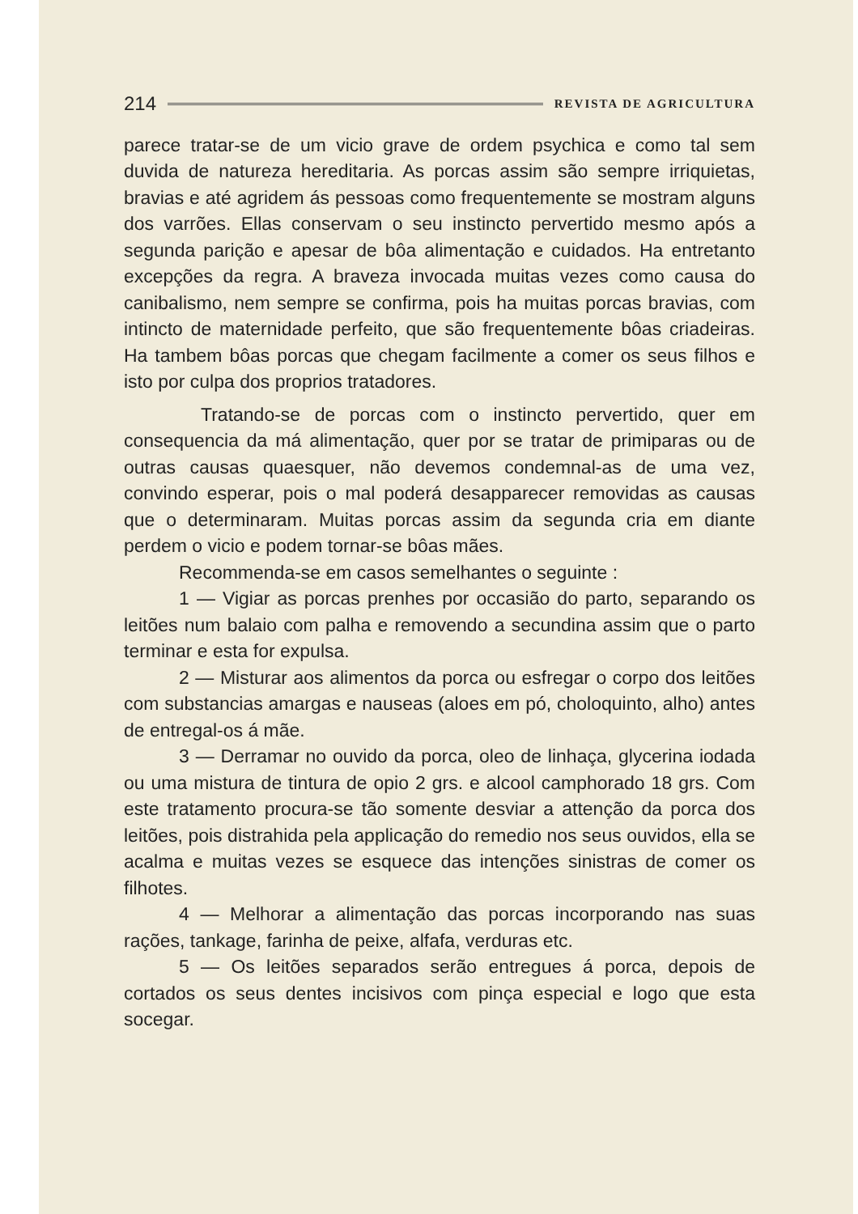214 REVISTA DE AGRICULTURA
parece tratar-se de um vicio grave de ordem psychica e como tal sem duvida de natureza hereditaria. As porcas assim são sempre irriquietas, bravias e até agridem ás pessoas como frequentemente se mostram alguns dos varrões. Ellas conservam o seu instincto pervertido mesmo após a segunda parição e apesar de bôa alimentação e cuidados. Ha entretanto excepções da regra. A braveza invocada muitas vezes como causa do canibalismo, nem sempre se confirma, pois ha muitas porcas bravias, com intincto de maternidade perfeito, que são frequentemente bôas criadeiras. Ha tambem bôas porcas que chegam facilmente a comer os seus filhos e isto por culpa dos proprios tratadores.
Tratando-se de porcas com o instincto pervertido, quer em consequencia da má alimentação, quer por se tratar de primiparas ou de outras causas quaesquer, não devemos condemnal-as de uma vez, convindo esperar, pois o mal poderá desapparecer removidas as causas que o determinaram. Muitas porcas assim da segunda cria em diante perdem o vicio e podem tornar-se bôas mães.
Recommenda-se em casos semelhantes o seguinte :
1 — Vigiar as porcas prenhes por occasião do parto, separando os leitões num balaio com palha e removendo a secundina assim que o parto terminar e esta for expulsa.
2 — Misturar aos alimentos da porca ou esfregar o corpo dos leitões com substancias amargas e nauseas (aloes em pó, choloquinto, alho) antes de entregal-os á mãe.
3 — Derramar no ouvido da porca, oleo de linhaça, glycerina iodada ou uma mistura de tintura de opio 2 grs. e alcool camphorado 18 grs. Com este tratamento procura-se tão somente desviar a attenção da porca dos leitões, pois distrahida pela applicação do remedio nos seus ouvidos, ella se acalma e muitas vezes se esquece das intenções sinistras de comer os filhotes.
4 — Melhorar a alimentação das porcas incorporando nas suas rações, tankage, farinha de peixe, alfafa, verduras etc.
5 — Os leitões separados serão entregues á porca, depois de cortados os seus dentes incisivos com pinça especial e logo que esta socegar.